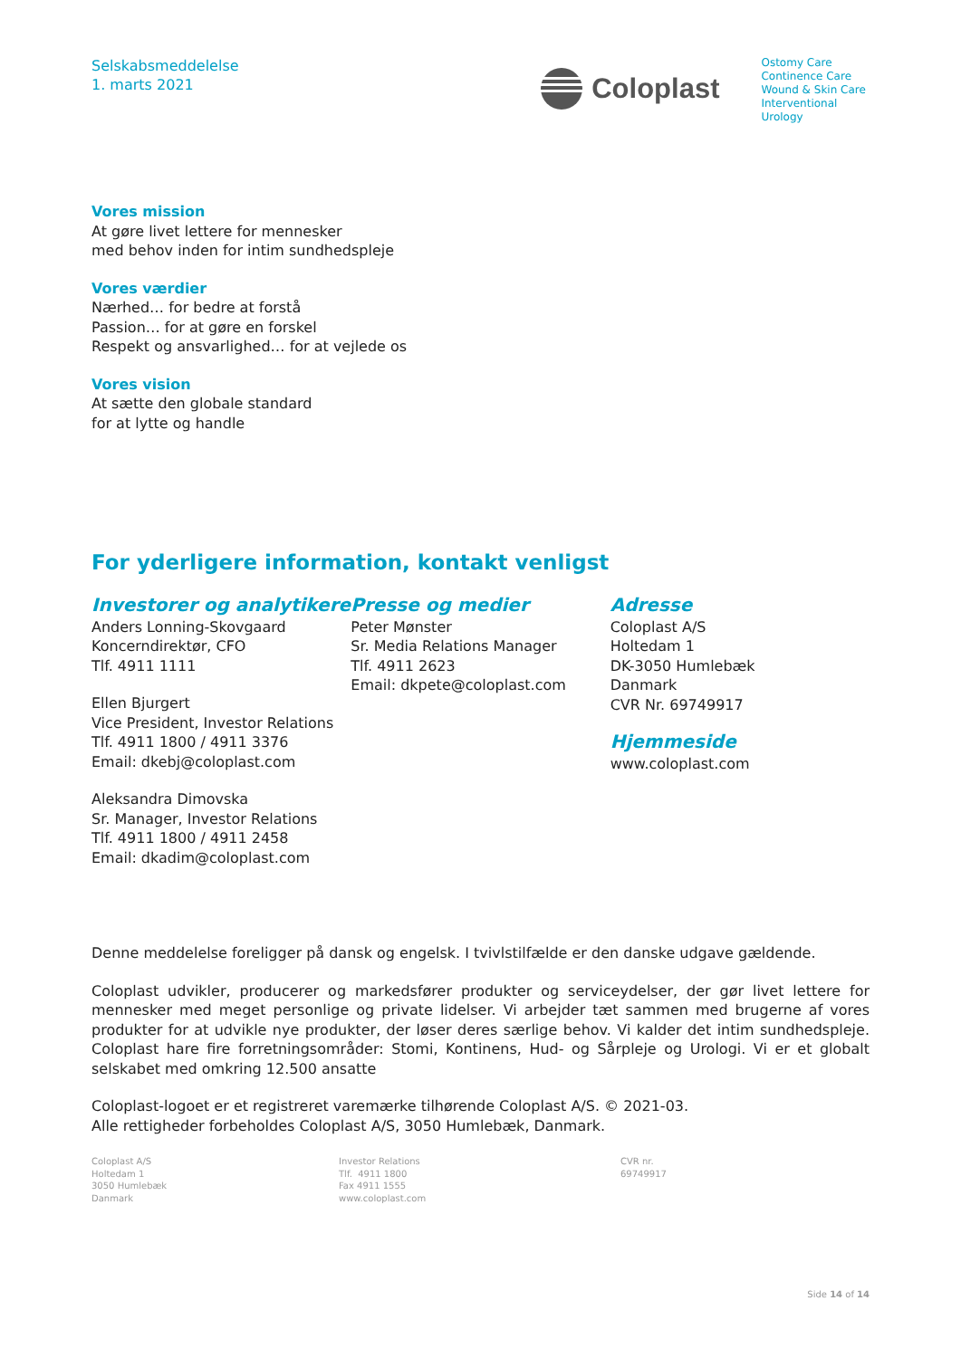Selskabsmeddelelse
1. marts 2021
Coloplast
Ostomy Care
Continence Care
Wound & Skin Care
Interventional Urology
Vores mission
At gøre livet lettere for mennesker
med behov inden for intim sundhedspleje
Vores værdier
Nærhed… for bedre at forstå
Passion… for at gøre en forskel
Respekt og ansvarlighed… for at vejlede os
Vores vision
At sætte den globale standard
for at lytte og handle
For yderligere information, kontakt venligst
Investorer og analytikere
Anders Lonning-Skovgaard
Koncerndirektør, CFO
Tlf. 4911 1111
Ellen Bjurgert
Vice President, Investor Relations
Tlf. 4911 1800 / 4911 3376
Email: dkebj@coloplast.com
Aleksandra Dimovska
Sr. Manager, Investor Relations
Tlf. 4911 1800 / 4911 2458
Email: dkadim@coloplast.com
Presse og medier
Peter Mønster
Sr. Media Relations Manager
Tlf. 4911 2623
Email: dkpete@coloplast.com
Adresse
Coloplast A/S
Holtedam 1
DK-3050 Humlebæk
Danmark
CVR Nr. 69749917
Hjemmeside
www.coloplast.com
Denne meddelelse foreligger på dansk og engelsk. I tvivlstilfælde er den danske udgave gældende.
Coloplast udvikler, producerer og markedsfører produkter og serviceydelser, der gør livet lettere for mennesker med meget personlige og private lidelser. Vi arbejder tæt sammen med brugerne af vores produkter for at udvikle nye produkter, der løser deres særlige behov. Vi kalder det intim sundhedspleje. Coloplast hare fire forretningsområder: Stomi, Kontinens, Hud- og Sårpleje og Urologi. Vi er et globalt selskabet med omkring 12.500 ansatte
Coloplast-logoet er et registreret varemærke tilhørende Coloplast A/S. © 2021-03.
Alle rettigheder forbeholdes Coloplast A/S, 3050 Humlebæk, Danmark.
Coloplast A/S
Holtedam 1
3050 Humlebæk
Danmark
Investor Relations
Tlf. 4911 1800
Fax 4911 1555
www.coloplast.com
CVR nr.
69749917
Side 14 of 14